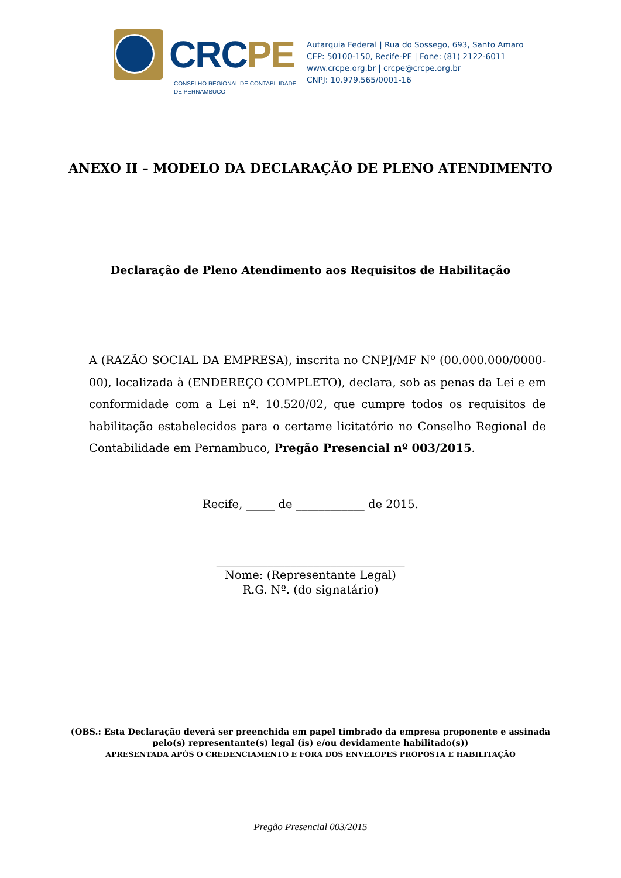CRCPE
CONSELHO REGIONAL DE CONTABILIDADE
DE PERNAMBUCO
Autarquia Federal | Rua do Sossego, 693, Santo Amaro
CEP: 50100-150, Recife-PE | Fone: (81) 2122-6011
www.crcpe.org.br | crcpe@crcpe.org.br
CNPJ: 10.979.565/0001-16
ANEXO II – MODELO DA DECLARAÇÃO DE PLENO ATENDIMENTO
Declaração de Pleno Atendimento aos Requisitos de Habilitação
A (RAZÃO SOCIAL DA EMPRESA), inscrita no CNPJ/MF Nº (00.000.000/0000-00), localizada à (ENDEREÇO COMPLETO), declara, sob as penas da Lei e em conformidade com a Lei nº. 10.520/02, que cumpre todos os requisitos de habilitação estabelecidos para o certame licitatório no Conselho Regional de Contabilidade em Pernambuco, Pregão Presencial nº 003/2015.
Recife, _____ de ____________ de 2015.
_________________________________
Nome: (Representante Legal)
R.G. Nº. (do signatário)
(OBS.: Esta Declaração deverá ser preenchida em papel timbrado da empresa proponente e assinada
pelo(s) representante(s) legal (is) e/ou devidamente habilitado(s))
APRESENTADA APÓS O CREDENCIAMENTO E FORA DOS ENVELOPES PROPOSTA E HABILITAÇÃO
Pregão Presencial 003/2015